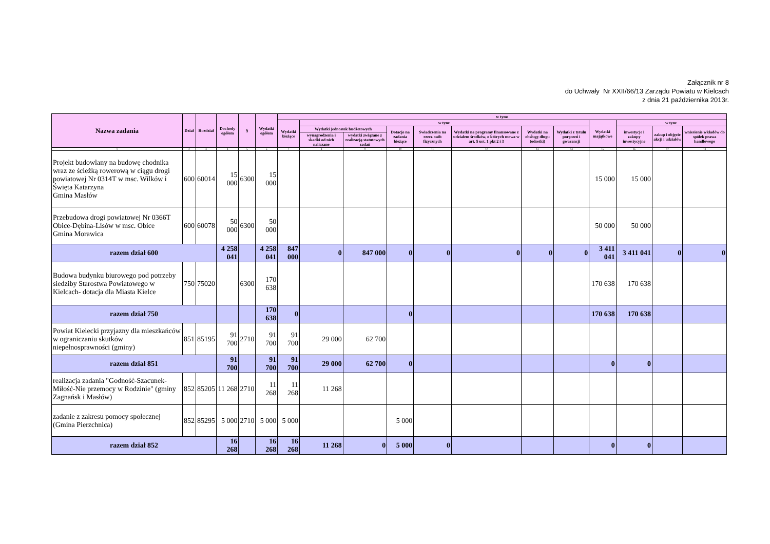Załącznik nr 8
do Uchwały Nr XXII/66/13 Zarządu Powiatu w Kielcach
z dnia 21 października 2013r.
| Nazwa zadania | Dział | Rozdział | Dochody ogółem | § | Wydatki ogółem | w tym: | | | | | | | | | | | |
| --- | --- | --- | --- | --- | --- | --- | --- | --- | --- | --- | --- | --- | --- | --- | --- | --- | --- |
| | | | | | | Wydatki bieżące | w tym: | | | | | | | Wydatki majątkowe | w tym: | | |
| | | | | | | | Wydatki jednostek budżetowych | | Dotacje na zadania bieżące | Świadczenia na rzecz osób fizycznych | Wydatki na programy finansowane z udziałem środków, o których mowa w art. 5 ust. 1 pkt 2 i 3 | Wydatki na obsługę długu (odsetki) | Wydatki z tytułu poręczeń i gwarancji | | inwestycje i zakupy inwestycyjne | zakup i objęcie akcji i udziałów | wniesienie wkładów do spółek prawa handlowego |
| | | | | | | | wynagrodzenia i skadki od nich naliczane | wydatki związane z realizacją statutowych zadań | | | | | | | | | |
| 1 | 2 | 3 | 4 | 5 | 6 | 7 | 8 | 9 | 10 | 11 | 12 | 13 | 14 | 15 | 16 | 17 | 18 |
| Projekt budowlany na budowę chodnika wraz ze ścieżką rowerową w ciągu drogi powiatowej Nr 0314T w msc. Wilków i Święta Katarzyna Gmina Masłów | 600 | 60014 | 15 000 | 6300 | 15 000 | | | | | | | | | 15 000 | 15 000 | | |
| Przebudowa drogi powiatowej Nr 0366T Obice-Dębina-Lisów w msc. Obice Gmina Morawica | 600 | 60078 | 50 000 | 6300 | 50 000 | | | | | | | | | 50 000 | 50 000 | | |
| razem dział 600 | | | 4 258 041 | | 4 258 041 | 847 000 | 0 | 847 000 | 0 | 0 | 0 | 0 | 0 | 3 411 041 | 3 411 041 | 0 | 0 |
| Budowa budynku biurowego pod potrzeby siedziby Starostwa Powiatowego w Kielcach- dotacja dla Miasta Kielce | 750 | 75020 | | 6300 | 170 638 | | | | | | | | | 170 638 | 170 638 | | |
| razem dział 750 | | | | | 170 638 | 0 | | | 0 | | | | | 170 638 | 170 638 | | |
| Powiat Kielecki przyjazny dla mieszkańców w ograniczaniu skutków niepełnosprawności (gminy) | 851 | 85195 | 91 700 | 2710 | 91 700 | 91 700 | 29 000 | 62 700 | | | | | | | | | |
| razem dział 851 | | | 91 700 | | 91 700 | 91 700 | 29 000 | 62 700 | 0 | | | | | 0 | 0 | | |
| realizacja zadania "Godność-Szacunek-Miłość-Nie przemocy w Rodzinie" (gminy Zagnańsk i Masłów) | 852 | 85205 | 11 268 | 2710 | 11 268 | 11 268 | 11 268 | | | | | | | | | | |
| zadanie z zakresu pomocy społecznej (Gmina Pierzchnica) | 852 | 85295 | 5 000 | 2710 | 5 000 | 5 000 | | | 5 000 | | | | | | | | |
| razem dział 852 | | | 16 268 | | 16 268 | 16 268 | 11 268 | 0 | 5 000 | 0 | | | | 0 | 0 | | |